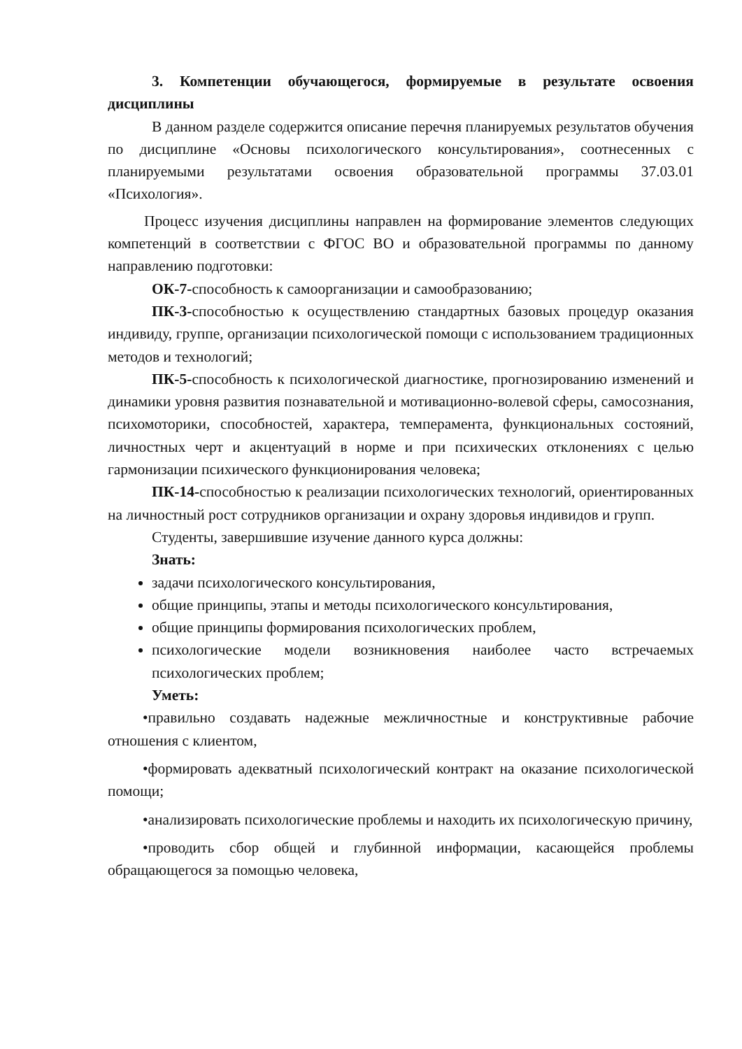3. Компетенции обучающегося, формируемые в результате освоения дисциплины
В данном разделе содержится описание перечня планируемых результатов обучения по дисциплине «Основы психологического консультирования», соотнесенных с планируемыми результатами освоения образовательной программы 37.03.01 «Психология».
Процесс изучения дисциплины направлен на формирование элементов следующих компетенций в соответствии с ФГОС ВО и образовательной программы по данному направлению подготовки:
ОК-7-способность к самоорганизации и самообразованию;
ПК-3-способностью к осуществлению стандартных базовых процедур оказания индивиду, группе, организации психологической помощи с использованием традиционных методов и технологий;
ПК-5-способность к психологической диагностике, прогнозированию изменений и динамики уровня развития познавательной и мотивационно-волевой сферы, самосознания, психомоторики, способностей, характера, темперамента, функциональных состояний, личностных черт и акцентуаций в норме и при психических отклонениях с целью гармонизации психического функционирования человека;
ПК-14-способностью к реализации психологических технологий, ориентированных на личностный рост сотрудников организации и охрану здоровья индивидов и групп.
Студенты, завершившие изучение данного курса должны:
Знать:
задачи психологического консультирования,
общие принципы, этапы и методы психологического консультирования,
общие принципы формирования психологических проблем,
психологические модели возникновения наиболее часто встречаемых психологических проблем;
Уметь:
•правильно создавать надежные межличностные и конструктивные рабочие отношения с клиентом,
•формировать адекватный психологический контракт на оказание психологической помощи;
•анализировать психологические проблемы и находить их психологическую причину,
•проводить сбор общей и глубинной информации, касающейся проблемы обращающегося за помощью человека,